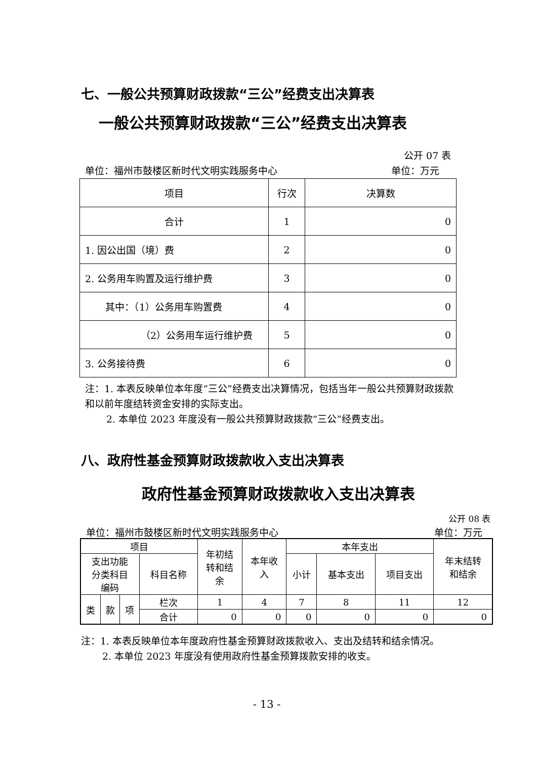七、一般公共预算财政拨款“三公”经费支出决算表
一般公共预算财政拨款“三公”经费支出决算表
公开 07 表
单位：福州市鼓楼区新时代文明实践服务中心
单位：万元
| 项目 | 行次 | 决算数 |
| --- | --- | --- |
| 合计 | 1 | 0 |
| 1. 因公出国（境）费 | 2 | 0 |
| 2. 公务用车购置及运行维护费 | 3 | 0 |
| 其中：（1）公务用车购置费 | 4 | 0 |
| （2）公务用车运行维护费 | 5 | 0 |
| 3. 公务接待费 | 6 | 0 |
注：1. 本表反映单位本年度“三公”经费支出决算情况，包括当年一般公共预算财政拨款和以前年度结转资金安排的实际支出。
2. 本单位 2023 年度没有一般公共预算财政拨款“三公”经费支出。
八、政府性基金预算财政拨款收入支出决算表
政府性基金预算财政拨款收入支出决算表
公开 08 表
单位：福州市鼓楼区新时代文明实践服务中心
单位：万元
| 项目 | | | | 年初结 转和结 余 | 本年收 入 | 本年支出 | | | 年末结转 和结余 |
| --- | --- | --- | --- | --- | --- | --- | --- | --- | --- |
| 支出功能 分类科目 编码 | | | 科目名称 | | | 小计 | 基本支出 | 项目支出 | |
| 类 | 款 | 项 | 栏次 | 1 | 4 | 7 | 8 | 11 | 12 |
| | | | 合计 | 0 | 0 | 0 | 0 | 0 | 0 |
注：1. 本表反映单位本年度政府性基金预算财政拨款收入、支出及结转和结余情况。
2. 本单位 2023 年度没有使用政府性基金预算拨款安排的收支。
- 13 -